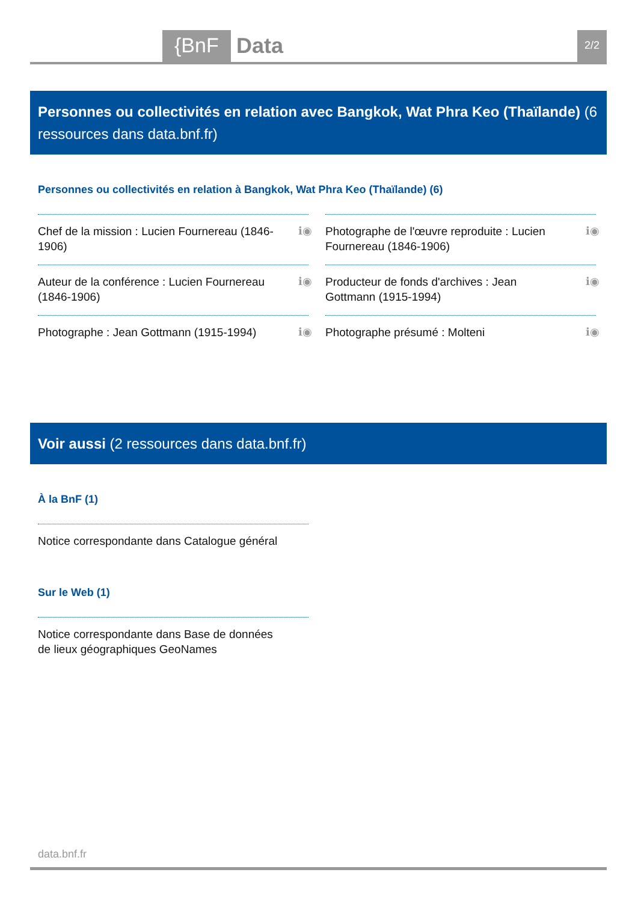{BnF Data 2/2
Personnes ou collectivités en relation avec Bangkok, Wat Phra Keo (Thaïlande) (6 ressources dans data.bnf.fr)
Personnes ou collectivités en relation à Bangkok, Wat Phra Keo (Thaïlande) (6)
Chef de la mission : Lucien Fournereau (1846-1906) ℹ◉
Photographe de l'œuvre reproduite : Lucien Fournereau (1846-1906) ℹ◉
Auteur de la conférence : Lucien Fournereau (1846-1906) ℹ◉
Producteur de fonds d'archives : Jean Gottmann (1915-1994) ℹ◉
Photographe : Jean Gottmann (1915-1994) ℹ◉
Photographe présumé : Molteni ℹ◉
Voir aussi (2 ressources dans data.bnf.fr)
À la BnF (1)
Notice correspondante dans Catalogue général
Sur le Web (1)
Notice correspondante dans Base de données de lieux géographiques GeoNames
data.bnf.fr